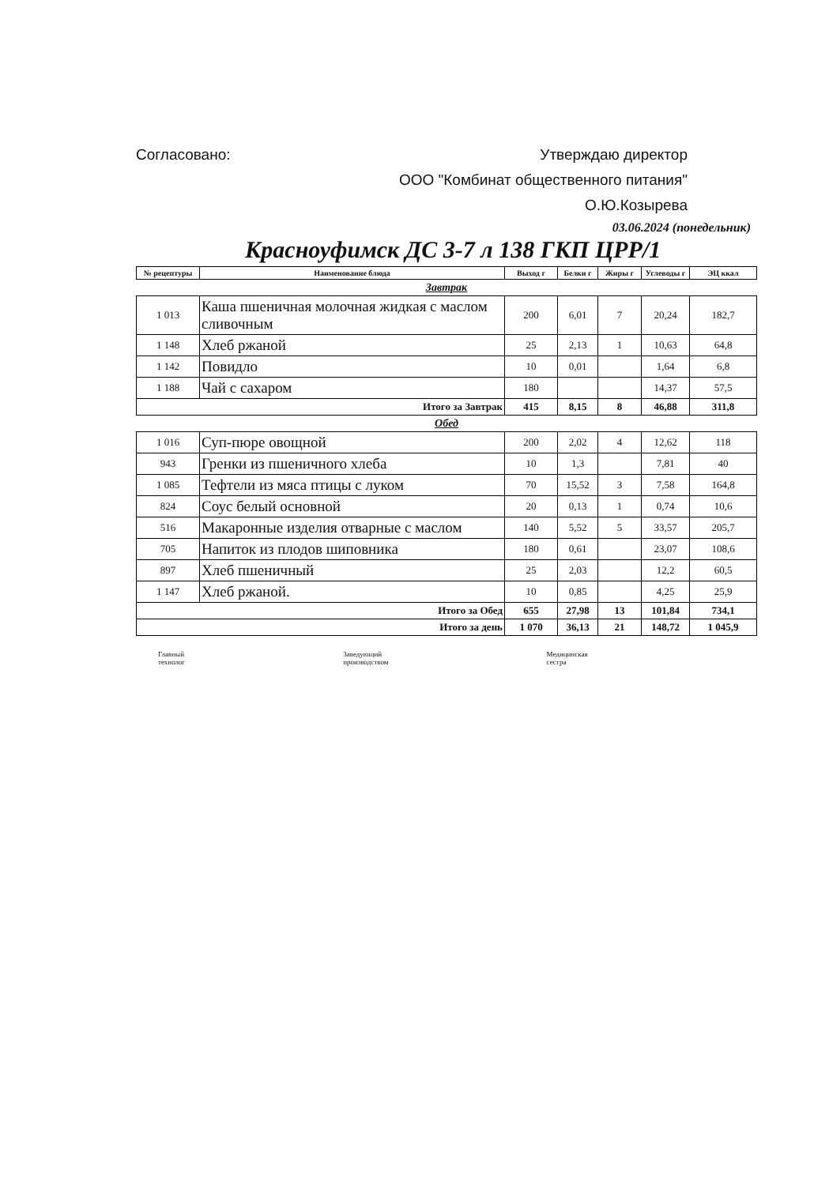Согласовано: Утверждаю директор
ООО "Комбинат общественного питания"
О.Ю.Козырева
03.06.2024 (понедельник)
Красноуфимск ДС 3-7 л 138 ГКП ЦРР/1
| № рецептуры | Наименование блюда | Выход г | Белки г | Жиры г | Углеводы г | ЭЦ ккал |
| --- | --- | --- | --- | --- | --- | --- |
| Завтрак | | | | | | |
| 1 013 | Каша пшеничная молочная жидкая с маслом сливочным | 200 | 6,01 | 7 | 20,24 | 182,7 |
| 1 148 | Хлеб ржаной | 25 | 2,13 | 1 | 10,63 | 64,8 |
| 1 142 | Повидло | 10 | 0,01 | | 1,64 | 6,8 |
| 1 188 | Чай с сахаром | 180 | | | 14,37 | 57,5 |
| Итого за Завтрак | | 415 | 8,15 | 8 | 46,88 | 311,8 |
| Обед | | | | | | |
| 1 016 | Суп-пюре овощной | 200 | 2,02 | 4 | 12,62 | 118 |
| 943 | Гренки из пшеничного хлеба | 10 | 1,3 | | 7,81 | 40 |
| 1 085 | Тефтели из мяса птицы с луком | 70 | 15,52 | 3 | 7,58 | 164,8 |
| 824 | Соус белый основной | 20 | 0,13 | 1 | 0,74 | 10,6 |
| 516 | Макаронные изделия отварные с маслом | 140 | 5,52 | 5 | 33,57 | 205,7 |
| 705 | Напиток из плодов шиповника | 180 | 0,61 | | 23,07 | 108,6 |
| 897 | Хлеб пшеничный | 25 | 2,03 | | 12,2 | 60,5 |
| 1 147 | Хлеб ржаной. | 10 | 0,85 | | 4,25 | 25,9 |
| Итого за Обед | | 655 | 27,98 | 13 | 101,84 | 734,1 |
| Итого за день | | 1 070 | 36,13 | 21 | 148,72 | 1 045,9 |
Главный
технолог Заведующий
производством Медицинская
сестра